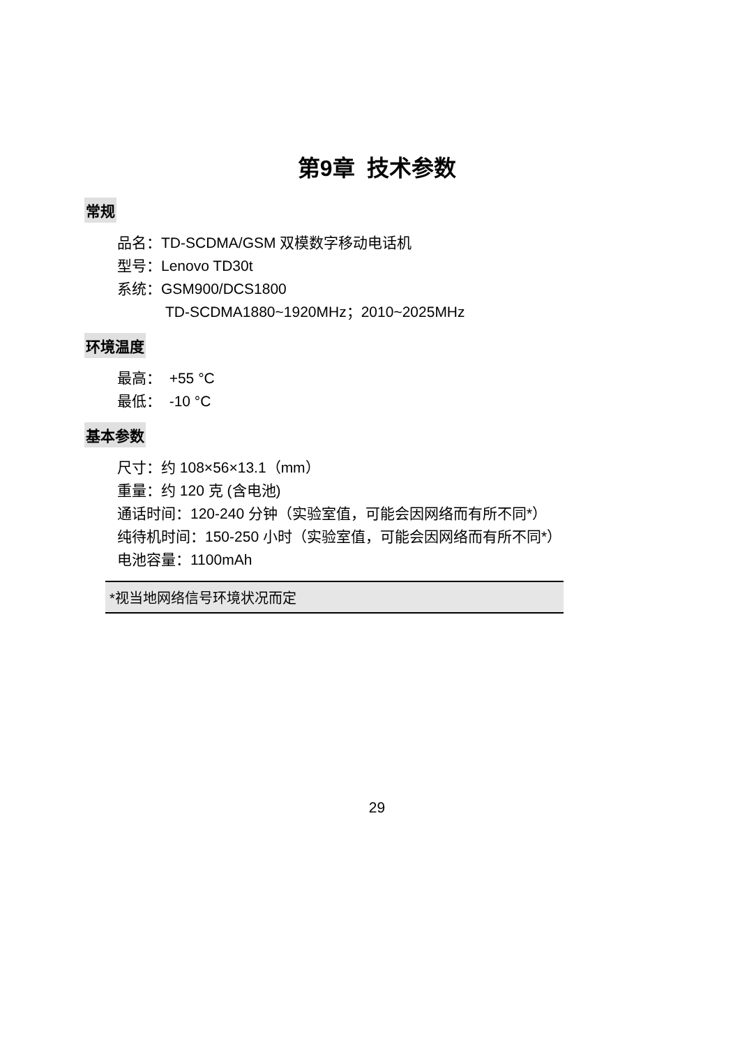第9章 技术参数
常规
品名：TD-SCDMA/GSM 双模数字移动电话机
型号：Lenovo TD30t
系统：GSM900/DCS1800
TD-SCDMA1880~1920MHz；2010~2025MHz
环境温度
最高： +55 °C
最低： -10 °C
基本参数
尺寸：约 108×56×13.1（mm）
重量：约 120 克 (含电池)
通话时间：120-240 分钟（实验室值，可能会因网络而有所不同*）
纯待机时间：150-250 小时（实验室值，可能会因网络而有所不同*）
电池容量：1100mAh
*视当地网络信号环境状况而定
29